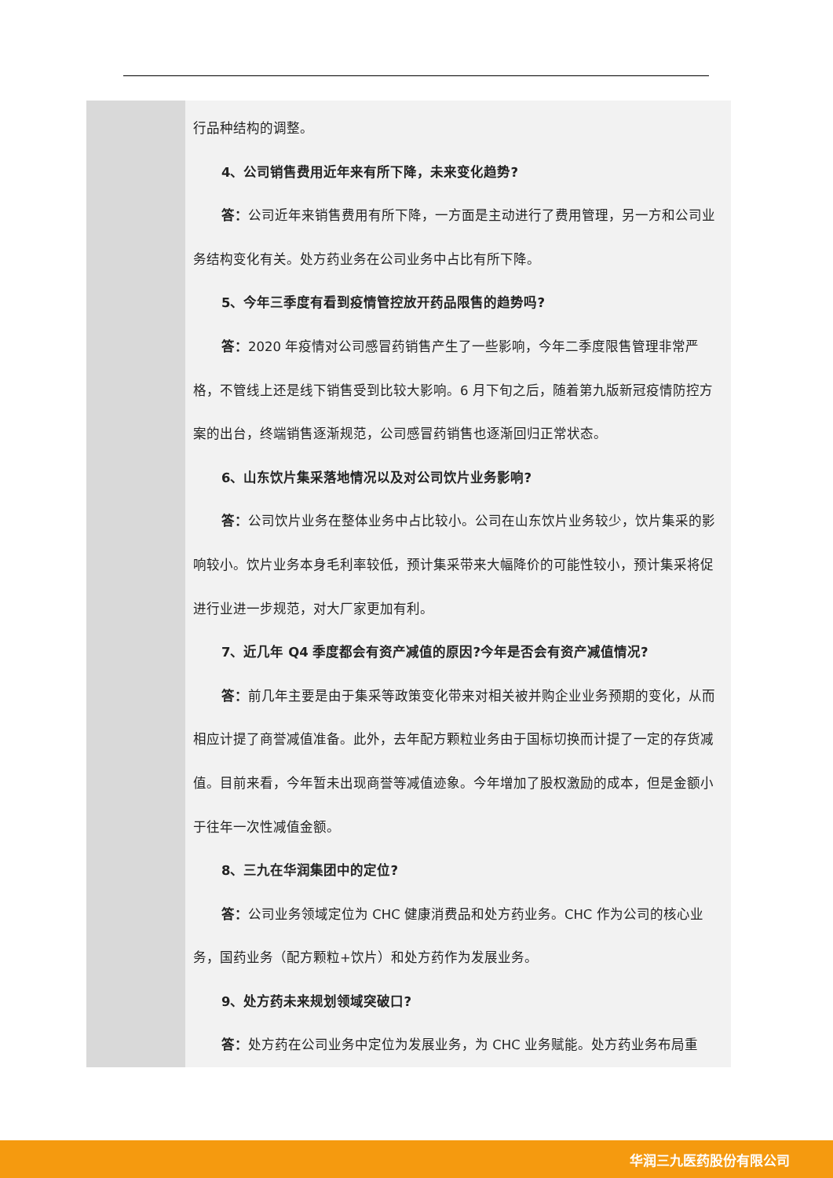| | 行品种结构的调整。 4、公司销售费用近年来有所下降，未来变化趋势? 答： 公司近年来销售费用有所下降，一方面是主动进行了费用管理，另一方和公司业务结构变化有关。处方药业务在公司业务中占比有所下降。 5、今年三季度有看到疫情管控放开药品限售的趋势吗? 答： 2020 年疫情对公司感冒药销售产生了一些影响，今年二季度限售管理非常严格，不管线上还是线下销售受到比较大影响。6 月下旬之后，随着第九版新冠疫情防控方案的出台，终端销售逐渐规范，公司感冒药销售也逐渐回归正常状态。 6、山东饮片集采落地情况以及对公司饮片业务影响? 答： 公司饮片业务在整体业务中占比较小。公司在山东饮片业务较少，饮片集采的影响较小。饮片业务本身毛利率较低，预计集采带来大幅降价的可能性较小，预计集采将促进行业进一步规范，对大厂家更加有利。 7、近几年 Q4 季度都会有资产减值的原因?今年是否会有资产减值情况? 答： 前几年主要是由于集采等政策变化带来对相关被并购企业业务预期的变化，从而相应计提了商誉减值准备。此外，去年配方颗粒业务由于国标切换而计提了一定的存货减值。目前来看，今年暂未出现商誉等减值迹象。今年增加了股权激励的成本，但是金额小于往年一次性减值金额。 8、三九在华润集团中的定位? 答： 公司业务领域定位为 CHC 健康消费品和处方药业务。CHC 作为公司的核心业务，国药业务（配方颗粒+饮片）和处方药作为发展业务。 9、处方药未来规划领域突破口? 答： 处方药在公司业务中定位为发展业务，为 CHC 业务赋能。处方药业务布局重 |
华润三九医药股份有限公司